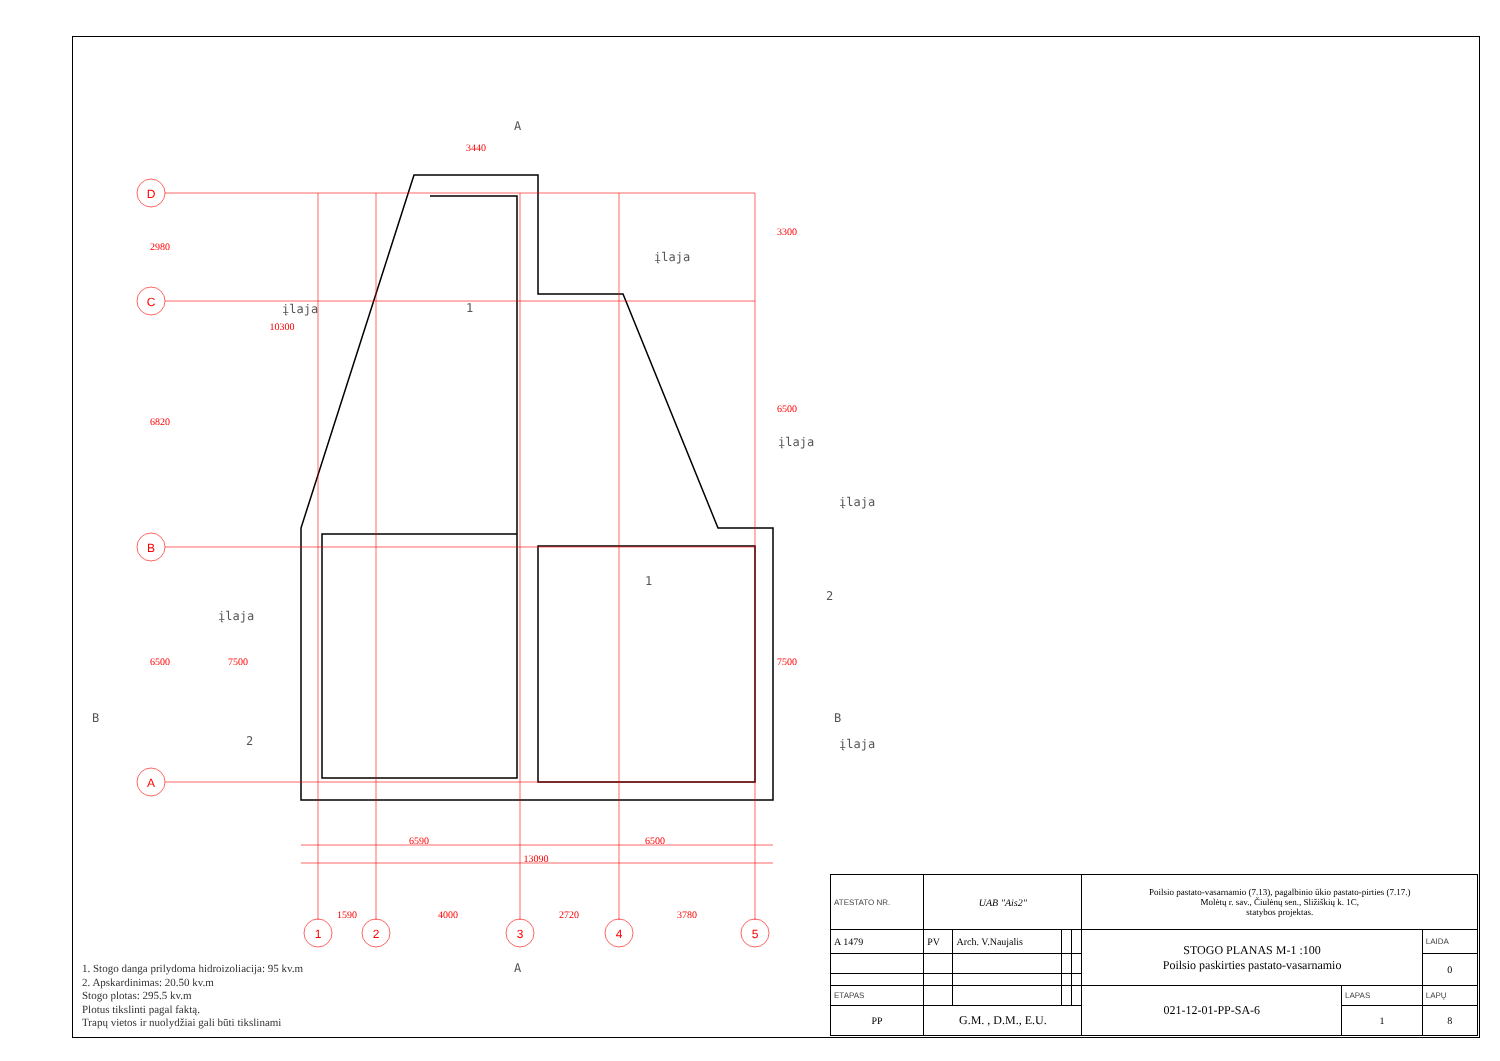D
C
B
A
1
2
3
4
5
3440
6590
6500
13090
1590
4000
2720
3780
2980
6820
6500
7500
3300
6500
7500
10300
įlaja
įlaja
įlaja
įlaja
įlaja
įlaja
1
1
2
2
A
A
B
B
1. Stogo danga prilydoma hidroizoliacija: 95 kv.m
2. Apskardinimas: 20.50 kv.m
Stogo plotas: 295.5 kv.m
Plotus tikslinti pagal faktą.
Trapų vietos ir nuolydžiai gali būti tikslinami
| ATESTATO NR. | UAB "Ais2" | | | | Poilsio pastato-vasarnamio (7.13), pagalbinio ūkio pastato-pirties (7.17.) Molėtų r. sav., Čiulėnų sen., Sližiškių k. 1C, statybos projektas. | | |
| A 1479 | PV | Arch. V.Naujalis | | | STOGO PLANAS M-1 :100 Poilsio paskirties pastato-vasarnamio | | LAIDA |
| | | | | | | | 0 |
| ETAPAS | | | | | 021-12-01-PP-SA-6 | LAPAS | LAPŲ |
| PP | G.M. , D.M., E.U. | | | | | 1 | 8 |